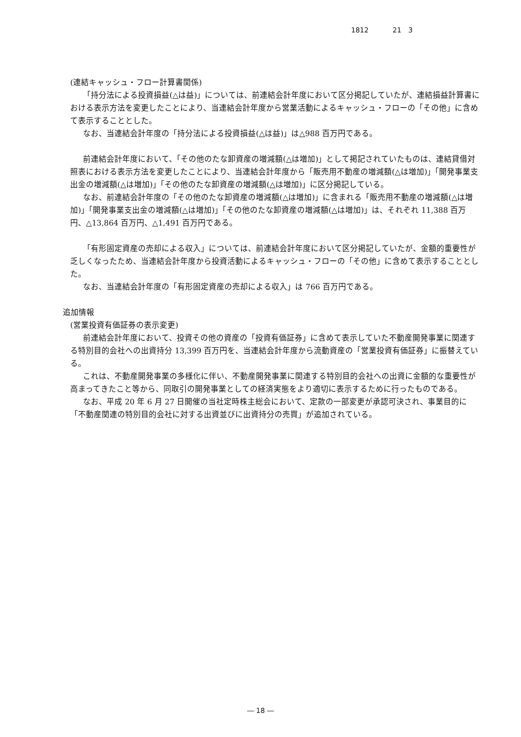1812 21　3
(連結キャッシュ・フロー計算書関係)
「持分法による投資損益(△は益)」については、前連結会計年度において区分掲記していたが、連結損益計算書における表示方法を変更したことにより、当連結会計年度から営業活動によるキャッシュ・フローの「その他」に含めて表示することとした。
なお、当連結会計年度の「持分法による投資損益(△は益)」は△988 百万円である。
前連結会計年度において、「その他のたな卸資産の増減額(△は増加)」として掲記されていたものは、連結貸借対照表における表示方法を変更したことにより、当連結会計年度から「販売用不動産の増減額(△は増加)」「開発事業支出金の増減額(△は増加)」「その他のたな卸資産の増減額(△は増加)」に区分掲記している。
なお、前連結会計年度の「その他のたな卸資産の増減額(△は増加)」に含まれる「販売用不動産の増減額(△は増加)」「開発事業支出金の増減額(△は増加)」「その他のたな卸資産の増減額(△は増加)」は、それぞれ 11,388 百万円、△13,864 百万円、△1,491 百万円である。
「有形固定資産の売却による収入」については、前連結会計年度において区分掲記していたが、金額的重要性が乏しくなったため、当連結会計年度から投資活動によるキャッシュ・フローの「その他」に含めて表示することとした。
なお、当連結会計年度の「有形固定資産の売却による収入」は 766 百万円である。
追加情報
(営業投資有価証券の表示変更)
前連結会計年度において、投資その他の資産の「投資有価証券」に含めて表示していた不動産開発事業に関連する特別目的会社への出資持分 13,399 百万円を、当連結会計年度から流動資産の「営業投資有価証券」に振替えている。
これは、不動産開発事業の多様化に伴い、不動産開発事業に関連する特別目的会社への出資に金額的な重要性が高まってきたこと等から、同取引の開発事業としての経済実態をより適切に表示するために行ったものである。
なお、平成 20 年 6 月 27 日開催の当社定時株主総会において、定款の一部変更が承認可決され、事業目的に「不動産関連の特別目的会社に対する出資並びに出資持分の売買」が追加されている。
― 18 ―